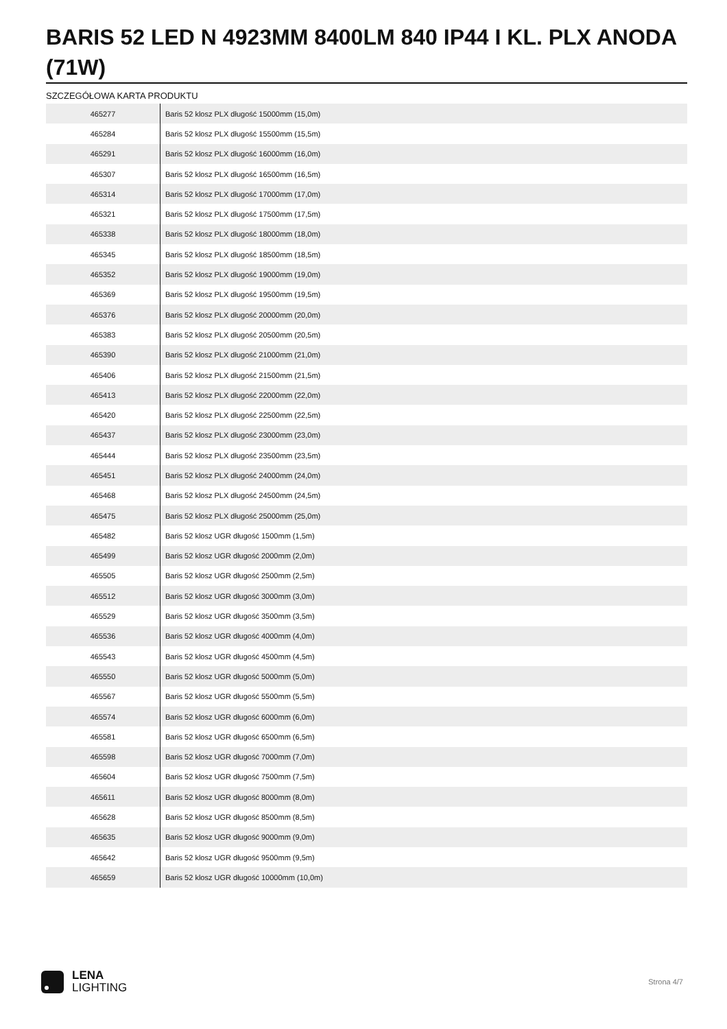BARIS 52 LED N 4923MM 8400LM 840 IP44 I KL. PLX ANODA (71W)
SZCZEGÓŁOWA KARTA PRODUKTU
| 465277 | Baris 52 klosz PLX długość 15000mm (15,0m) |
| 465284 | Baris 52 klosz PLX długość 15500mm (15,5m) |
| 465291 | Baris 52 klosz PLX długość 16000mm (16,0m) |
| 465307 | Baris 52 klosz PLX długość 16500mm (16,5m) |
| 465314 | Baris 52 klosz PLX długość 17000mm (17,0m) |
| 465321 | Baris 52 klosz PLX długość 17500mm (17,5m) |
| 465338 | Baris 52 klosz PLX długość 18000mm (18,0m) |
| 465345 | Baris 52 klosz PLX długość 18500mm (18,5m) |
| 465352 | Baris 52 klosz PLX długość 19000mm (19,0m) |
| 465369 | Baris 52 klosz PLX długość 19500mm (19,5m) |
| 465376 | Baris 52 klosz PLX długość 20000mm (20,0m) |
| 465383 | Baris 52 klosz PLX długość 20500mm (20,5m) |
| 465390 | Baris 52 klosz PLX długość 21000mm (21,0m) |
| 465406 | Baris 52 klosz PLX długość 21500mm (21,5m) |
| 465413 | Baris 52 klosz PLX długość 22000mm (22,0m) |
| 465420 | Baris 52 klosz PLX długość 22500mm (22,5m) |
| 465437 | Baris 52 klosz PLX długość 23000mm (23,0m) |
| 465444 | Baris 52 klosz PLX długość 23500mm (23,5m) |
| 465451 | Baris 52 klosz PLX długość 24000mm (24,0m) |
| 465468 | Baris 52 klosz PLX długość 24500mm (24,5m) |
| 465475 | Baris 52 klosz PLX długość 25000mm (25,0m) |
| 465482 | Baris 52 klosz UGR długość 1500mm (1,5m) |
| 465499 | Baris 52 klosz UGR długość 2000mm (2,0m) |
| 465505 | Baris 52 klosz UGR długość 2500mm (2,5m) |
| 465512 | Baris 52 klosz UGR długość 3000mm (3,0m) |
| 465529 | Baris 52 klosz UGR długość 3500mm (3,5m) |
| 465536 | Baris 52 klosz UGR długość 4000mm (4,0m) |
| 465543 | Baris 52 klosz UGR długość 4500mm (4,5m) |
| 465550 | Baris 52 klosz UGR długość 5000mm (5,0m) |
| 465567 | Baris 52 klosz UGR długość 5500mm (5,5m) |
| 465574 | Baris 52 klosz UGR długość 6000mm (6,0m) |
| 465581 | Baris 52 klosz UGR długość 6500mm (6,5m) |
| 465598 | Baris 52 klosz UGR długość 7000mm (7,0m) |
| 465604 | Baris 52 klosz UGR długość 7500mm (7,5m) |
| 465611 | Baris 52 klosz UGR długość 8000mm (8,0m) |
| 465628 | Baris 52 klosz UGR długość 8500mm (8,5m) |
| 465635 | Baris 52 klosz UGR długość 9000mm (9,0m) |
| 465642 | Baris 52 klosz UGR długość 9500mm (9,5m) |
| 465659 | Baris 52 klosz UGR długość 10000mm (10,0m) |
LENA
LIGHTING
Strona 4/7